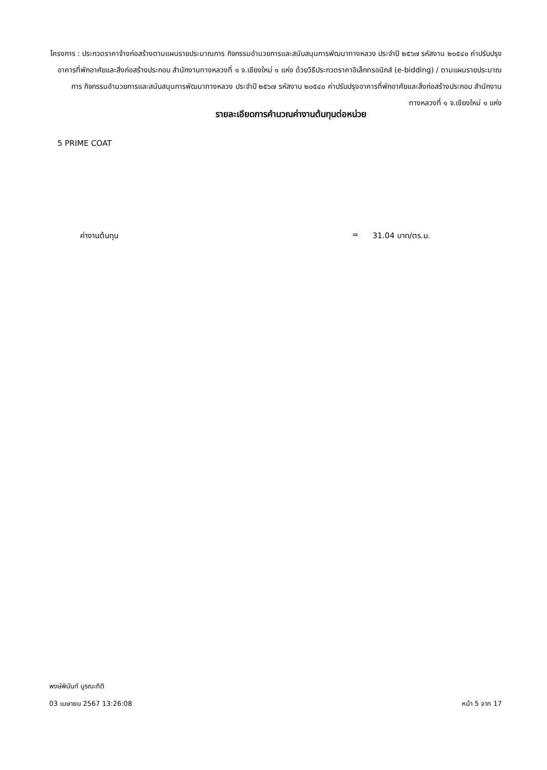โครงการ : ประกวดราคาจ้างก่อสร้างตามแผนรายประมาณการ กิจกรรมอำนวยการและสนับสนุนการพัฒนาทางหลวง ประจำปี ๒๕๖๗ รหัสงาน ๒๐๕๔๐ ค่าปรับปรุงอาคารที่พักอาศัยและสิ่งก่อสร้างประกอบ สำนักงานทางหลวงที่ ๑ จ.เชียงใหม่ ๑ แห่ง ด้วยวิธีประกวดราคาอิเล็กทรอนิกส์ (e-bidding) / ตามแผนรายประมาณการ กิจกรรมอำนวยการและสนับสนุนการพัฒนาทางหลวง ประจำปี ๒๕๖๗ รหัสงาน ๒๐๕๔๐ ค่าปรับปรุงอาคารที่พักอาศัยและสิ่งก่อสร้างประกอบ สำนักงานทางหลวงที่ ๑ จ.เชียงใหม่ ๑ แห่ง
รายละเอียดการคำนวณค่างานต้นทุนต่อหน่วย
5 PRIME COAT
ค่างานต้นทุน = 31.04 บาท/ตร.ม.
พงษ์พินันท์ บูรณะกิติ
03 เมษายน 2567 13:26:08 หน้า 5 จาก 17